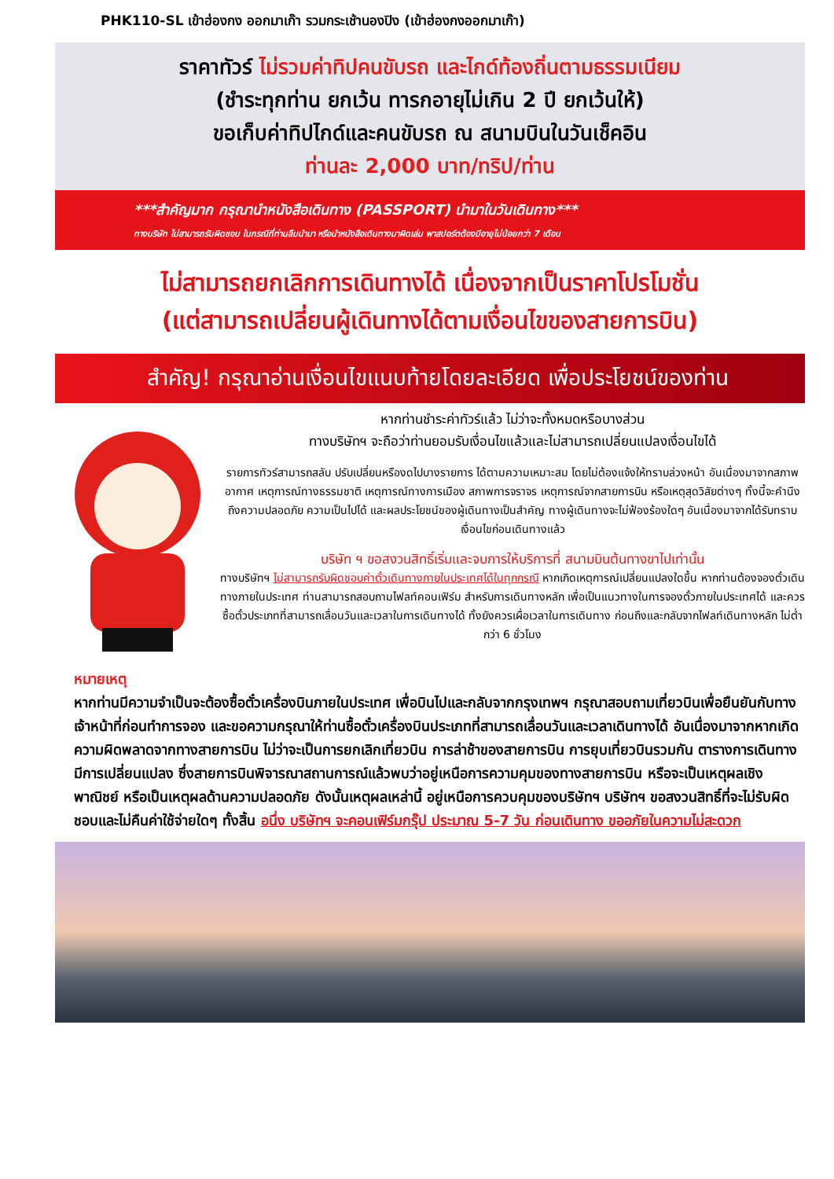PHK110-SL เข้าฮ่องกง ออกมาเก๊า รวมกระเช้านองปิง (เข้าฮ่องกงออกมาเก๊า)
ราคาทัวร์ ไม่รวมค่าทิปคนขับรถ และไกด์ท้องถิ่นตามธรรมเนียม
(ชำระทุกท่าน ยกเว้น ทารกอายุไม่เกิน 2 ปี ยกเว้นให้)
ขอเก็บค่าทิปไกด์และคนขับรถ ณ สนามบินในวันเช็คอิน
ท่านละ 2,000 บาท/ทริป/ท่าน
***สำคัญมาก กรุณานำหนังสือเดินทาง (PASSPORT) นำมาในวันเดินทาง***
ทางบริษัท ไม่สามารถรับผิดชอบ ในกรณีที่ท่านลืมนำมา หรือนำหนังสือเดินทางมาผิดเล่ม พาสปอร์ตต้องมีอายุไม่น้อยกว่า 7 เดือน
ไม่สามารถยกเลิกการเดินทางได้ เนื่องจากเป็นราคาโปรโมชั่น
(แต่สามารถเปลี่ยนผู้เดินทางได้ตามเงื่อนไขของสายการบิน)
สำคัญ! กรุณาอ่านเงื่อนไขแนบท้ายโดยละเอียด เพื่อประโยชน์ของท่าน
หากท่านชำระค่าทัวร์แล้ว ไม่ว่าจะทั้งหมดหรือบางส่วน
ทางบริษัทฯ จะถือว่าท่านยอมรับเงื่อนไขแล้วและไม่สามารถเปลี่ยนแปลงเงื่อนไขได้
รายการทัวร์สามารถสลับ ปรับเปลี่ยนหรืองดไปบางรายการ ได้ตามความเหมาะสม โดยไม่ต้องแจ้งให้ทราบล่วงหน้า อันเนื่องมาจากสภาพอากาศ เหตุการณ์ทางธรรมชาติ เหตุการณ์ทางการเมือง สภาพการจราจร เหตุการณ์จากสายการบิน หรือเหตุสุดวิสัยต่างๆ ทั้งนี้จะคำนึงถึงความปลอดภัย ความเป็นไปได้ และผลประโยชน์ของผู้เดินทางเป็นสำคัญ ทางผู้เดินทางจะไม่ฟ้องร้องใดๆ อันเนื่องมาจากได้รับทราบเงื่อนไขก่อนเดินทางแล้ว
บริษัท ฯ ขอสงวนสิทธิ์เริ่มและจบการให้บริการที่ สนามบินต้นทางขาไปเท่านั้น
ทางบริษัทฯ ไม่สามารถรับผิดชอบค่าตั๋วเดินทางภายในประเทศได้ในทุกกรณี หากเกิดเหตุการณ์เปลี่ยนแปลงใดขึ้น หากท่านต้องจองตั๋วเดินทางภายในประเทศ ท่านสามารถสอบถามไฟลท์คอนเฟิร์ม สำหรับการเดินทางหลัก เพื่อเป็นแนวทางในการจองตั๋วภายในประเทศได้ และควรซื้อตั๋วประเภทที่สามารถเลื่อนวันและเวลาในการเดินทางได้ ทั้งยังควรเผื่อเวลาในการเดินทาง ก่อนถึงและกลับจากไฟลท์เดินทางหลัก ไม่ต่ำกว่า 6 ชั่วโมง
หมายเหตุ
หากท่านมีความจำเป็นจะต้องซื้อตั๋วเครื่องบินภายในประเทศ เพื่อบินไปและกลับจากกรุงเทพฯ กรุณาสอบถามเที่ยวบินเพื่อยืนยันกับทางเจ้าหน้าที่ก่อนทำการจอง และขอความกรุณาให้ท่านซื้อตั๋วเครื่องบินประเภทที่สามารถเลื่อนวันและเวลาเดินทางได้ อันเนื่องมาจากหากเกิดความผิดพลาดจากทางสายการบิน ไม่ว่าจะเป็นการยกเลิกเที่ยวบิน การล่าช้าของสายการบิน การยุบเที่ยวบินรวมกัน ตารางการเดินทางมีการเปลี่ยนแปลง ซึ่งสายการบินพิจารณาสถานการณ์แล้วพบว่าอยู่เหนือการความคุมของทางสายการบิน หรือจะเป็นเหตุผลเชิงพาณิชย์ หรือเป็นเหตุผลด้านความปลอดภัย ดังนั้นเหตุผลเหล่านี้ อยู่เหนือการควบคุมของบริษัทฯ บริษัทฯ ขอสงวนสิทธิ์ที่จะไม่รับผิดชอบและไม่คืนค่าใช้จ่ายใดๆ ทั้งสิ้น อนึ่ง บริษัทฯ จะคอนเฟิร์มกรุ๊ป ประมาณ 5-7 วัน ก่อนเดินทาง ขออภัยในความไม่สะดวก